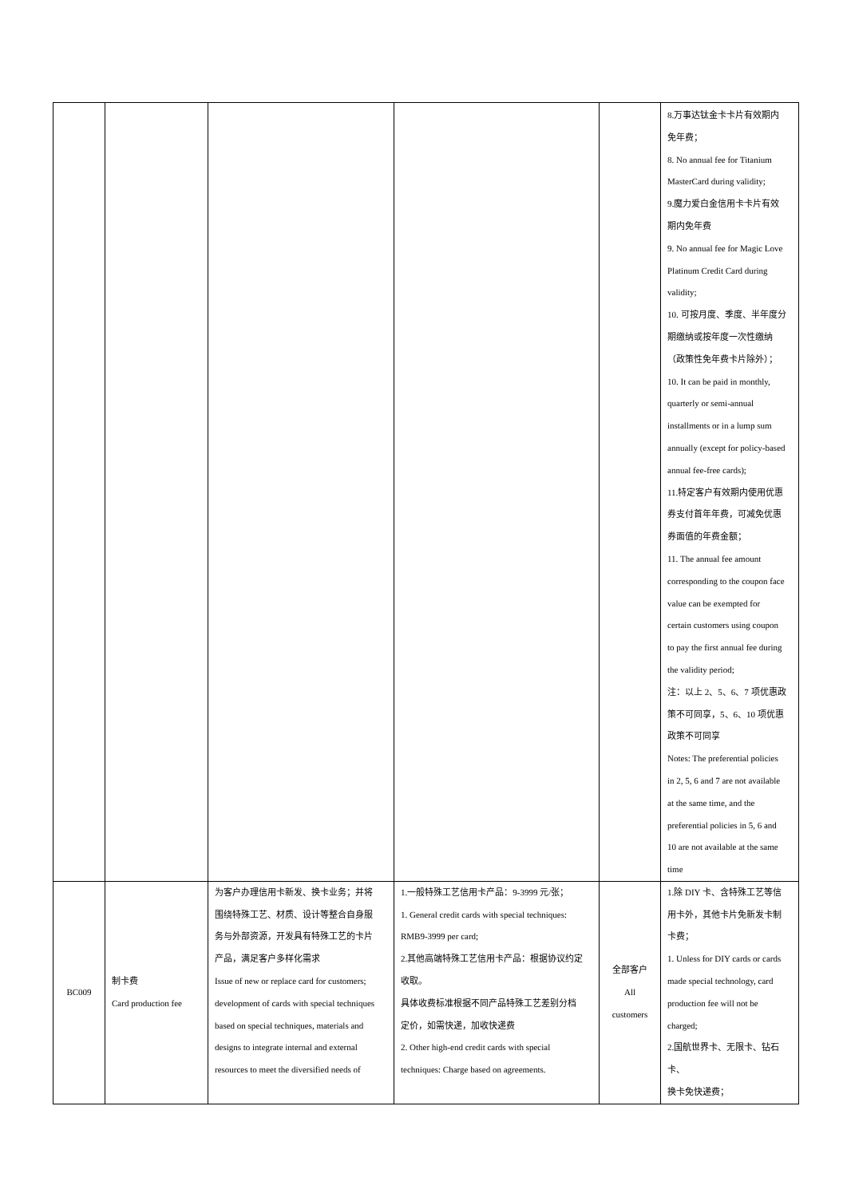| | | | | | 8.万事达钛金卡卡片有效期内 免年费； 8. No annual fee for Titanium MasterCard during validity; 9.魔力爱白金信用卡卡片有效 期内免年费 9. No annual fee for Magic Love Platinum Credit Card during validity; 10. 可按月度、季度、半年度分 期缴纳或按年度一次性缴纳 （政策性免年费卡片除外）； 10. It can be paid in monthly, quarterly or semi-annual installments or in a lump sum annually (except for policy-based annual fee-free cards); 11.特定客户有效期内使用优惠 券支付首年年费，可减免优惠 券面值的年费金额； 11. The annual fee amount corresponding to the coupon face value can be exempted for certain customers using coupon to pay the first annual fee during the validity period; 注：以上 2、5、6、7 项优惠政 策不可同享，5、6、10 项优惠 政策不可同享 Notes: The preferential policies in 2, 5, 6 and 7 are not available at the same time, and the preferential policies in 5, 6 and 10 are not available at the same time |
| BC009 | 制卡费 Card production fee | 为客户办理信用卡新发、换卡业务；并将 围绕特殊工艺、材质、设计等整合自身服 务与外部资源，开发具有特殊工艺的卡片 产品，满足客户多样化需求 Issue of new or replace card for customers; development of cards with special techniques based on special techniques, materials and designs to integrate internal and external resources to meet the diversified needs of | 1.一般特殊工艺信用卡产品：9-3999 元/张； 1. General credit cards with special techniques: RMB9-3999 per card; 2.其他高端特殊工艺信用卡产品：根据协议约定 收取。 具体收费标准根据不同产品特殊工艺差别分档 定价，如需快递，加收快递费 2. Other high-end credit cards with special techniques: Charge based on agreements. | 全部客户 All customers | 1.除 DIY 卡、含特殊工艺等信 用卡外，其他卡片免新发卡制 卡费； 1. Unless for DIY cards or cards made special technology, card production fee will not be charged; 2.国航世界卡、无限卡、钻石卡、 换卡免快递费； |